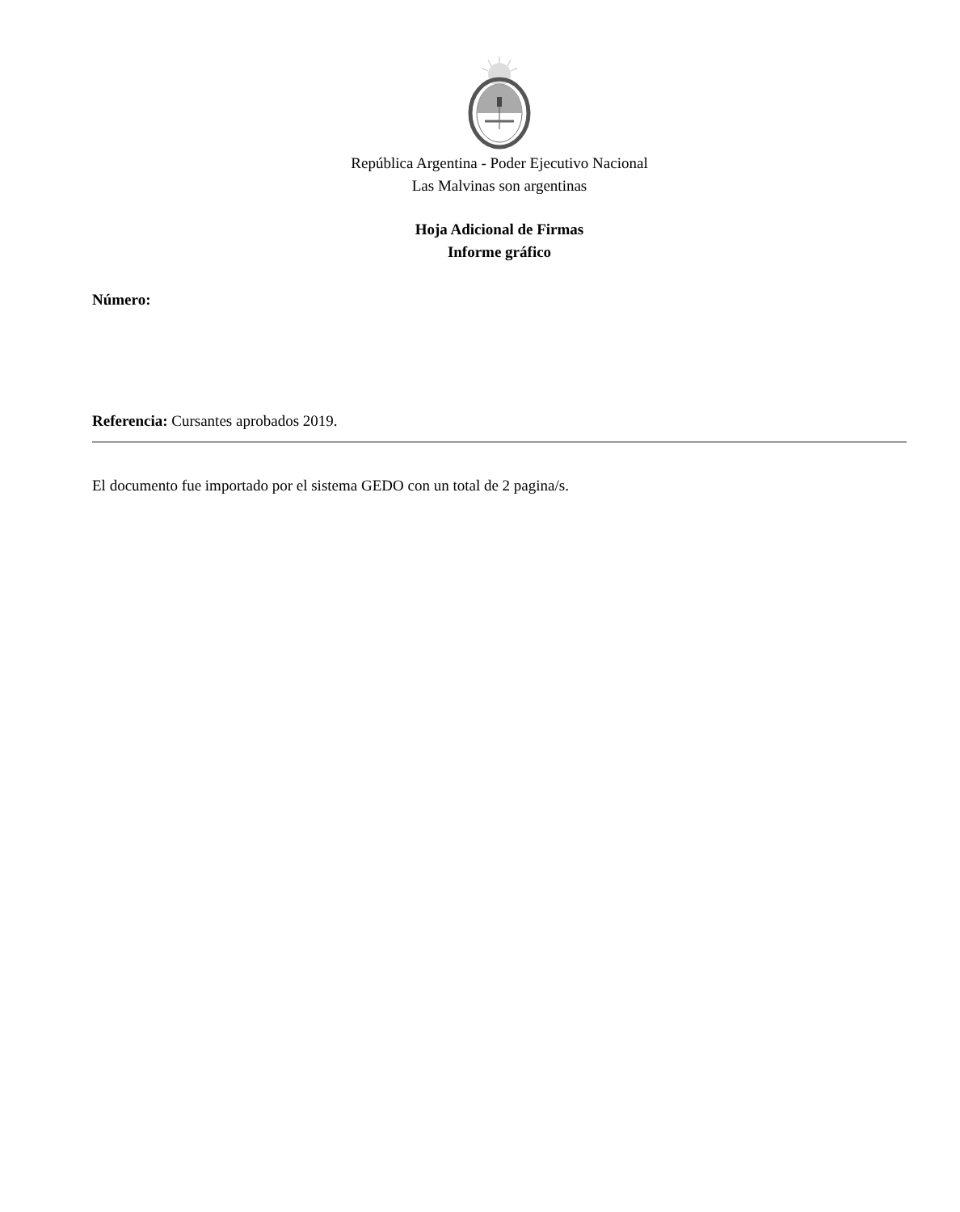República Argentina - Poder Ejecutivo Nacional
Las Malvinas son argentinas
Hoja Adicional de Firmas
Informe gráfico
Número:
Referencia: Cursantes aprobados 2019.
El documento fue importado por el sistema GEDO con un total de 2 pagina/s.